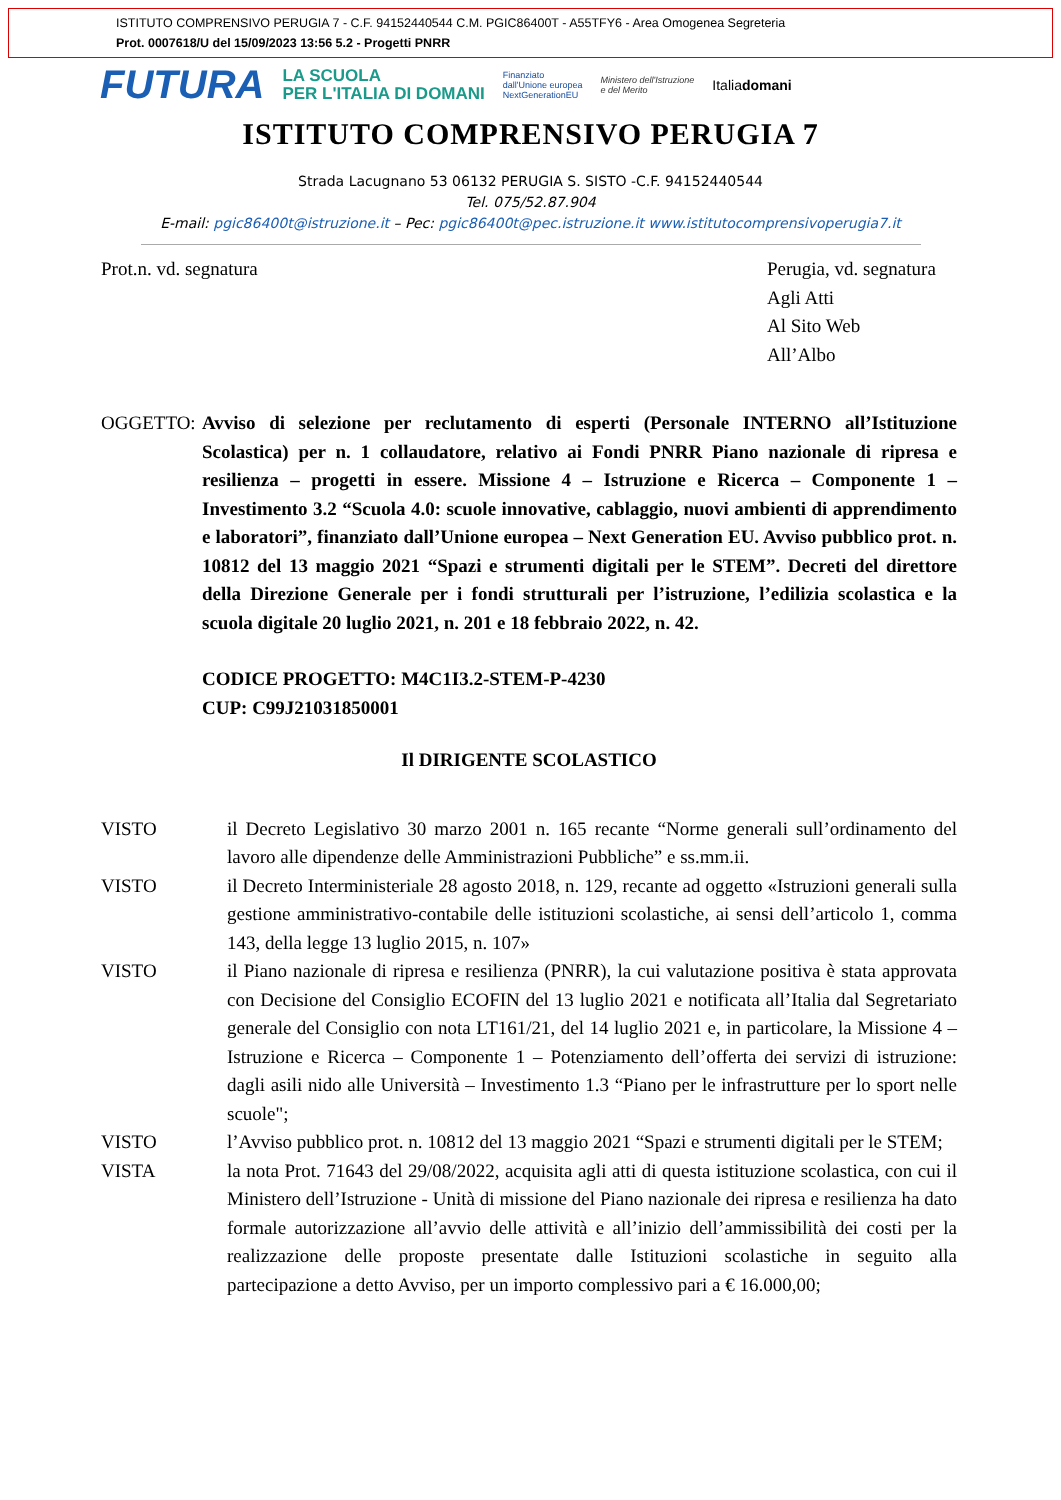ISTITUTO COMPRENSIVO PERUGIA 7 - C.F. 94152440544 C.M. PGIC86400T - A55TFY6 - Area Omogenea Segreteria
Prot. 0007618/U del 15/09/2023 13:56 5.2 - Progetti PNRR
FUTURA LA SCUOLA
PER L'ITALIA DI DOMANI Finanziato
dall'Unione europea
NextGenerationEU Ministero dell'Istruzione
e del Merito Italiadomani
ISTITUTO COMPRENSIVO PERUGIA 7
Strada Lacugnano 53 06132 PERUGIA S. SISTO -C.F. 94152440544
Tel. 075/52.87.904
E-mail: pgic86400t@istruzione.it – Pec: pgic86400t@pec.istruzione.it www.istitutocomprensivoperugia7.it
Prot.n. vd. segnatura Perugia, vd. segnatura
Agli Atti
Al Sito Web
All’Albo
OGGETTO: Avviso di selezione per reclutamento di esperti (Personale INTERNO all’Istituzione Scolastica) per n. 1 collaudatore, relativo ai Fondi PNRR Piano nazionale di ripresa e resilienza – progetti in essere. Missione 4 – Istruzione e Ricerca – Componente 1 – Investimento 3.2 “Scuola 4.0: scuole innovative, cablaggio, nuovi ambienti di apprendimento e laboratori”, finanziato dall’Unione europea – Next Generation EU. Avviso pubblico prot. n. 10812 del 13 maggio 2021 “Spazi e strumenti digitali per le STEM”. Decreti del direttore della Direzione Generale per i fondi strutturali per l’istruzione, l’edilizia scolastica e la scuola digitale 20 luglio 2021, n. 201 e 18 febbraio 2022, n. 42.
CODICE PROGETTO: M4C1I3.2-STEM-P-4230
CUP: C99J21031850001
Il DIRIGENTE SCOLASTICO
VISTO il Decreto Legislativo 30 marzo 2001 n. 165 recante “Norme generali sull’ordinamento del lavoro alle dipendenze delle Amministrazioni Pubbliche” e ss.mm.ii.
VISTO il Decreto Interministeriale 28 agosto 2018, n. 129, recante ad oggetto «Istruzioni generali sulla gestione amministrativo-contabile delle istituzioni scolastiche, ai sensi dell’articolo 1, comma 143, della legge 13 luglio 2015, n. 107»
VISTO il Piano nazionale di ripresa e resilienza (PNRR), la cui valutazione positiva è stata approvata con Decisione del Consiglio ECOFIN del 13 luglio 2021 e notificata all’Italia dal Segretariato generale del Consiglio con nota LT161/21, del 14 luglio 2021 e, in particolare, la Missione 4 – Istruzione e Ricerca – Componente 1 – Potenziamento dell’offerta dei servizi di istruzione: dagli asili nido alle Università – Investimento 1.3 “Piano per le infrastrutture per lo sport nelle scuole";
VISTO l’Avviso pubblico prot. n. 10812 del 13 maggio 2021 “Spazi e strumenti digitali per le STEM;
VISTA la nota Prot. 71643 del 29/08/2022, acquisita agli atti di questa istituzione scolastica, con cui il Ministero dell’Istruzione - Unità di missione del Piano nazionale dei ripresa e resilienza ha dato formale autorizzazione all’avvio delle attività e all’inizio dell’ammissibilità dei costi per la realizzazione delle proposte presentate dalle Istituzioni scolastiche in seguito alla partecipazione a detto Avviso, per un importo complessivo pari a € 16.000,00;